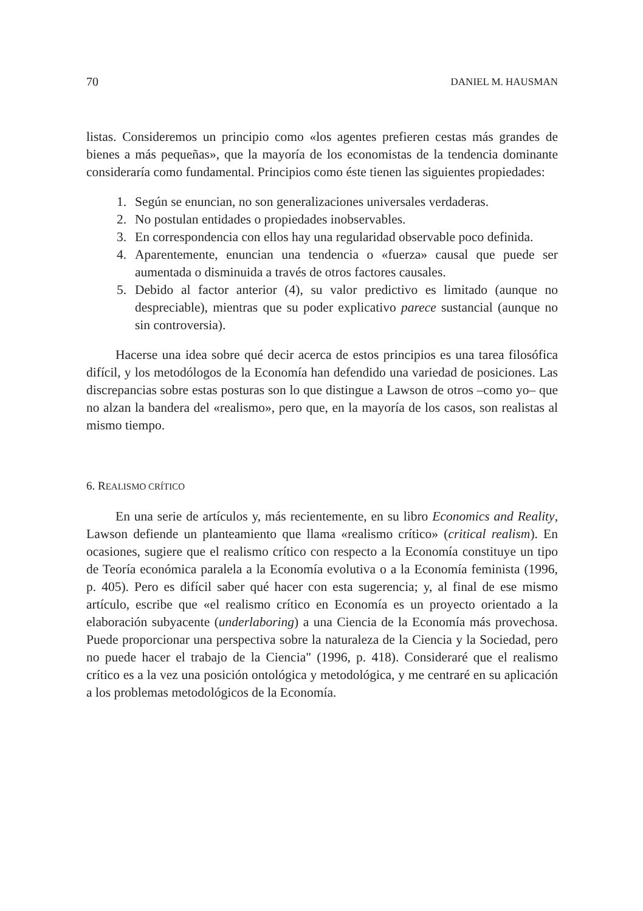70 DANIEL M. HAUSMAN
listas. Consideremos un principio como «los agentes prefieren cestas más grandes de bienes a más pequeñas», que la mayoría de los economistas de la tendencia dominante consideraría como fundamental. Principios como éste tienen las siguientes propiedades:
1. Según se enuncian, no son generalizaciones universales verdaderas.
2. No postulan entidades o propiedades inobservables.
3. En correspondencia con ellos hay una regularidad observable poco definida.
4. Aparentemente, enuncian una tendencia o «fuerza» causal que puede ser aumentada o disminuida a través de otros factores causales.
5. Debido al factor anterior (4), su valor predictivo es limitado (aunque no despreciable), mientras que su poder explicativo parece sustancial (aunque no sin controversia).
Hacerse una idea sobre qué decir acerca de estos principios es una tarea filosófica difícil, y los metodólogos de la Economía han defendido una variedad de posiciones. Las discrepancias sobre estas posturas son lo que distingue a Lawson de otros –como yo– que no alzan la bandera del «realismo», pero que, en la mayoría de los casos, son realistas al mismo tiempo.
6. REALISMO CRÍTICO
En una serie de artículos y, más recientemente, en su libro Economics and Reality, Lawson defiende un planteamiento que llama «realismo crítico» (critical realism). En ocasiones, sugiere que el realismo crítico con respecto a la Economía constituye un tipo de Teoría económica paralela a la Economía evolutiva o a la Economía feminista (1996, p. 405). Pero es difícil saber qué hacer con esta sugerencia; y, al final de ese mismo artículo, escribe que «el realismo crítico en Economía es un proyecto orientado a la elaboración subyacente (underlaboring) a una Ciencia de la Economía más provechosa. Puede proporcionar una perspectiva sobre la naturaleza de la Ciencia y la Sociedad, pero no puede hacer el trabajo de la Ciencia" (1996, p. 418). Consideraré que el realismo crítico es a la vez una posición ontológica y metodológica, y me centraré en su aplicación a los problemas metodológicos de la Economía.